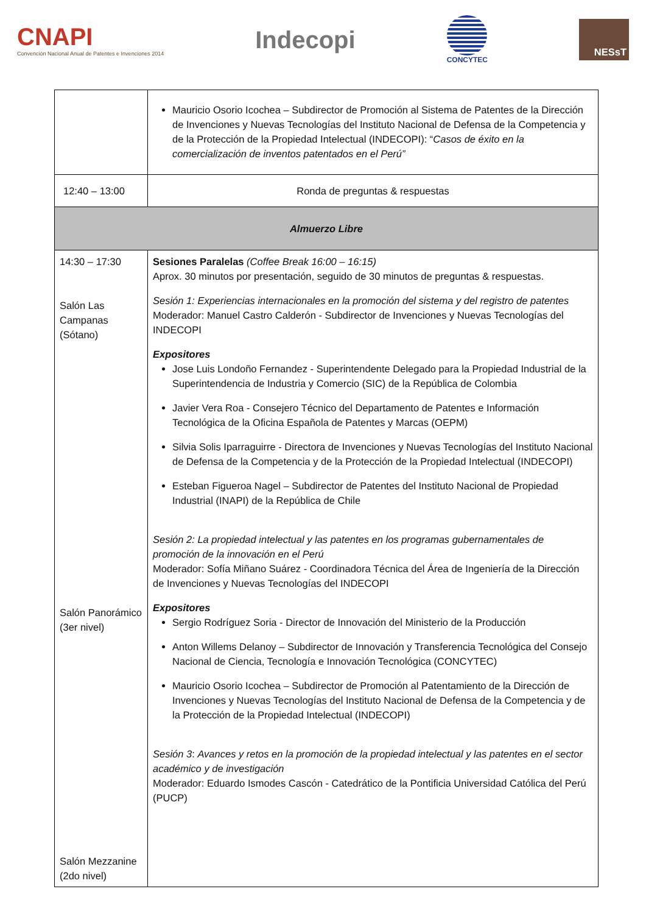CNAPI
Convención Nacional Anual de Patentes e Invenciones 2014
Indecopi
CONCYTEC
NESsT
| | Mauricio Osorio Icochea – Subdirector de Promoción al Sistema de Patentes de la Dirección de Invenciones y Nuevas Tecnologías del Instituto Nacional de Defensa de la Competencia y de la Protección de la Propiedad Intelectual (INDECOPI): “ Casos de éxito en la comercialización de inventos patentados en el Perú” |
| 12:40 – 13:00 | Ronda de preguntas & respuestas |
| Almuerzo Libre | |
| 14:30 – 17:30 Salón Las Campanas (Sótano) Salón Panorámico (3er nivel) Salón Mezzanine (2do nivel) | Sesiones Paralelas (Coffee Break 16:00 – 16:15) Aprox. 30 minutos por presentación, seguido de 30 minutos de preguntas & respuestas. Sesión 1: Experiencias internacionales en la promoción del sistema y del registro de patentes Moderador: Manuel Castro Calderón - Subdirector de Invenciones y Nuevas Tecnologías del INDECOPI Expositores Jose Luis Londoño Fernandez - Superintendente Delegado para la Propiedad Industrial de la Superintendencia de Industria y Comercio (SIC) de la República de Colombia Javier Vera Roa - Consejero Técnico del Departamento de Patentes e Información Tecnológica de la Oficina Española de Patentes y Marcas (OEPM) Silvia Solis Iparraguirre - Directora de Invenciones y Nuevas Tecnologías del Instituto Nacional de Defensa de la Competencia y de la Protección de la Propiedad Intelectual (INDECOPI) Esteban Figueroa Nagel – Subdirector de Patentes del Instituto Nacional de Propiedad Industrial (INAPI) de la República de Chile Sesión 2: La propiedad intelectual y las patentes en los programas gubernamentales de promoción de la innovación en el Perú Moderador: Sofía Miñano Suárez - Coordinadora Técnica del Área de Ingeniería de la Dirección de Invenciones y Nuevas Tecnologías del INDECOPI Expositores Sergio Rodríguez Soria - Director de Innovación del Ministerio de la Producción Anton Willems Delanoy – Subdirector de Innovación y Transferencia Tecnológica del Consejo Nacional de Ciencia, Tecnología e Innovación Tecnológica (CONCYTEC) Mauricio Osorio Icochea – Subdirector de Promoción al Patentamiento de la Dirección de Invenciones y Nuevas Tecnologías del Instituto Nacional de Defensa de la Competencia y de la Protección de la Propiedad Intelectual (INDECOPI) Sesión 3 : Avances y retos en la promoción de la propiedad intelectual y las patentes en el sector académico y de investigación Moderador: Eduardo Ismodes Cascón - Catedrático de la Pontificia Universidad Católica del Perú (PUCP) |